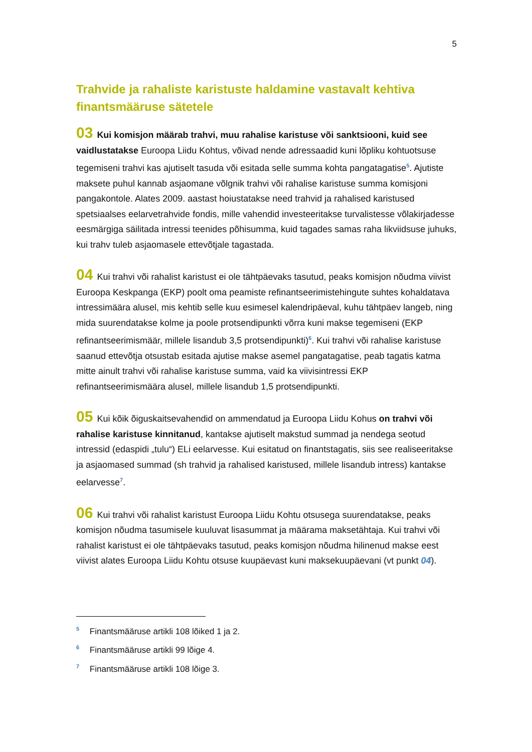5
Trahvide ja rahaliste karistuste haldamine vastavalt kehtiva finantsmääruse sätetele
03 Kui komisjon määrab trahvi, muu rahalise karistuse või sanktsiooni, kuid see vaidlustatakse Euroopa Liidu Kohtus, võivad nende adressaadid kuni lõpliku kohtuotsuse tegemiseni trahvi kas ajutiselt tasuda või esitada selle summa kohta pangatagatise<sup>5</sup>. Ajutiste maksete puhul kannab asjaomane võlgnik trahvi või rahalise karistuse summa komisjoni pangakontole. Alates 2009. aastast hoiustatakse need trahvid ja rahalised karistused spetsiaalses eelarvetrahvide fondis, mille vahendid investeeritakse turvalistesse võlakirjadesse eesmärgiga säilitada intressi teenides põhisumma, kuid tagades samas raha likviidsuse juhuks, kui trahv tuleb asjaomasele ettevõtjale tagastada.
04 Kui trahvi või rahalist karistust ei ole tähtpäevaks tasutud, peaks komisjon nõudma viivist Euroopa Keskpanga (EKP) poolt oma peamiste refinantseerimistehingute suhtes kohaldatava intressimäära alusel, mis kehtib selle kuu esimesel kalendripäeval, kuhu tähtpäev langeb, ning mida suurendatakse kolme ja poole protsendipunkti võrra kuni makse tegemiseni (EKP refinantseerimismäär, millele lisandub 3,5 protsendipunkti)<sup>6</sup>. Kui trahvi või rahalise karistuse saanud ettevõtja otsustab esitada ajutise makse asemel pangatagatise, peab tagatis katma mitte ainult trahvi või rahalise karistuse summa, vaid ka viivisintressi EKP refinantseerimismäära alusel, millele lisandub 1,5 protsendipunkti.
05 Kui kõik õiguskaitsevahendid on ammendatud ja Euroopa Liidu Kohus on trahvi või rahalise karistuse kinnitanud, kantakse ajutiselt makstud summad ja nendega seotud intressid (edaspidi „tulu“) ELi eelarvesse. Kui esitatud on finantstagatis, siis see realiseeritakse ja asjaomased summad (sh trahvid ja rahalised karistused, millele lisandub intress) kantakse eelarvesse<sup>7</sup>.
06 Kui trahvi või rahalist karistust Euroopa Liidu Kohtu otsusega suurendatakse, peaks komisjon nõudma tasumisele kuuluvat lisasummat ja määrama maksetähtaja. Kui trahvi või rahalist karistust ei ole tähtpäevaks tasutud, peaks komisjon nõudma hilinenud makse eest viivist alates Euroopa Liidu Kohtu otsuse kuupäevast kuni maksekuupäevani (vt punkt 04).
<sup>5</sup> Finantsmääruse artikli 108 lõiked 1 ja 2.
<sup>6</sup> Finantsmääruse artikli 99 lõige 4.
<sup>7</sup> Finantsmääruse artikli 108 lõige 3.